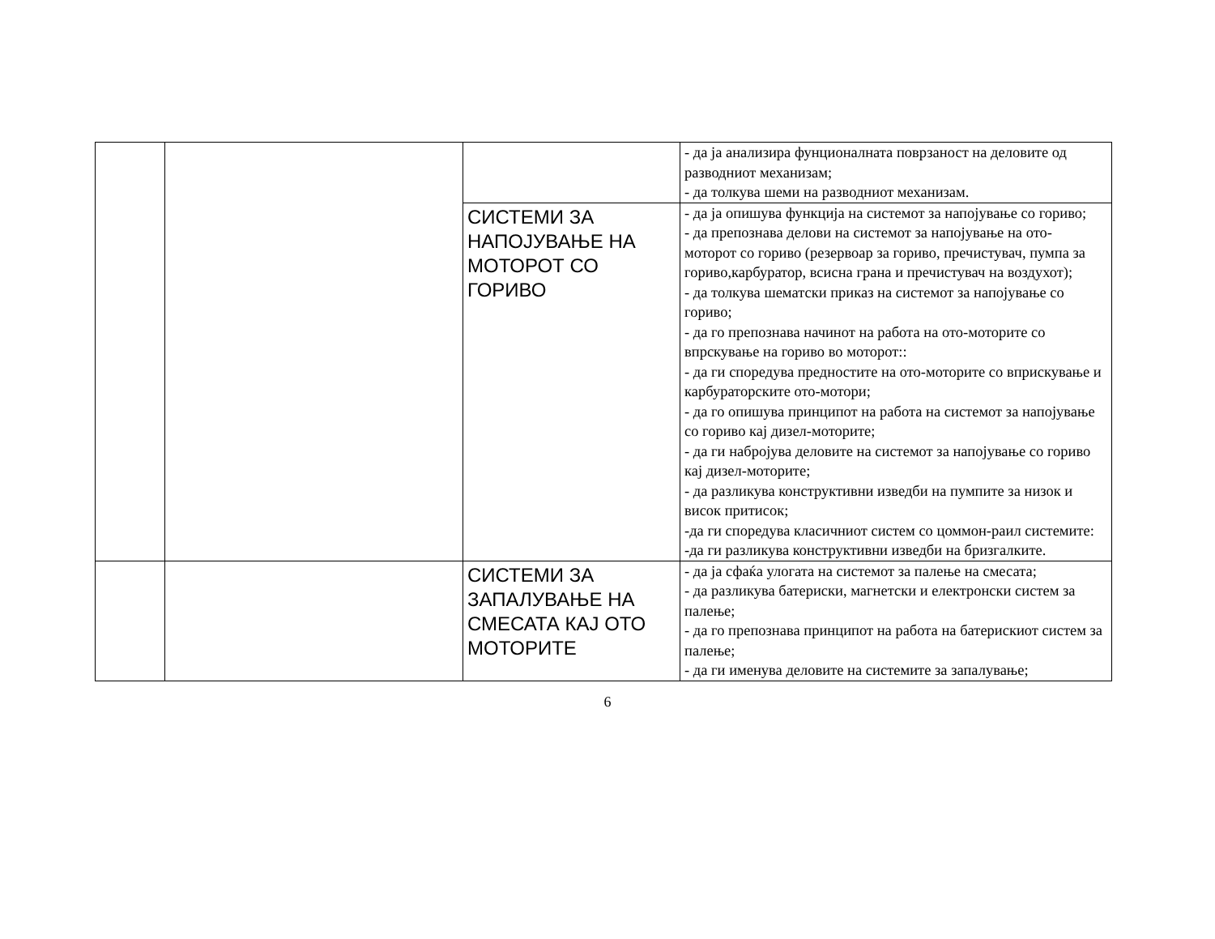| | | | - да ја анализира фунционалната поврзаност на деловите од разводниот механизам; - да толкува шеми на разводниот механизам. |
| | | СИСТЕМИ ЗА НАПОЈУВАЊЕ НА МОТОРОТ СО ГОРИВО | - да ја опишува функција на системот за напојување со гориво; - да препознава делови на системот за напојување на ото- моторот со гориво (резервоар за гориво, пречистувач, пумпа за гориво,карбуратор, всисна грана и пречистувач на воздухот); - да толкува шематски приказ на системот за напојување со гориво; - да го препознава начинот на работа на ото-моторите со впрскување на гориво во моторот:: - да ги споредува предностите на ото-моторите со вприскување и карбураторските ото-мотори; - да го опишува принципот на работа на системот за напојување со гориво кај дизел-моторите; - да ги набројува деловите на системот за напојување со гориво кај дизел-моторите; - да разликува конструктивни изведби на пумпите за низок и висок притисок; -да ги споредува класичниот систем со цоммон-раил системите: -да ги разликува конструктивни изведби на бризгалките. |
| | | СИСТЕМИ ЗА ЗАПАЛУВАЊЕ НА СМЕСАТА КАЈ ОТО МОТОРИТЕ | - да ја сфаќа улогата на системот за палење на смесата; - да разликува батериски, магнетски и електронски систем за палење; - да го препознава принципот на работа на батерискиот систем за палење; - да ги именува деловите на системите за запалување; |
6